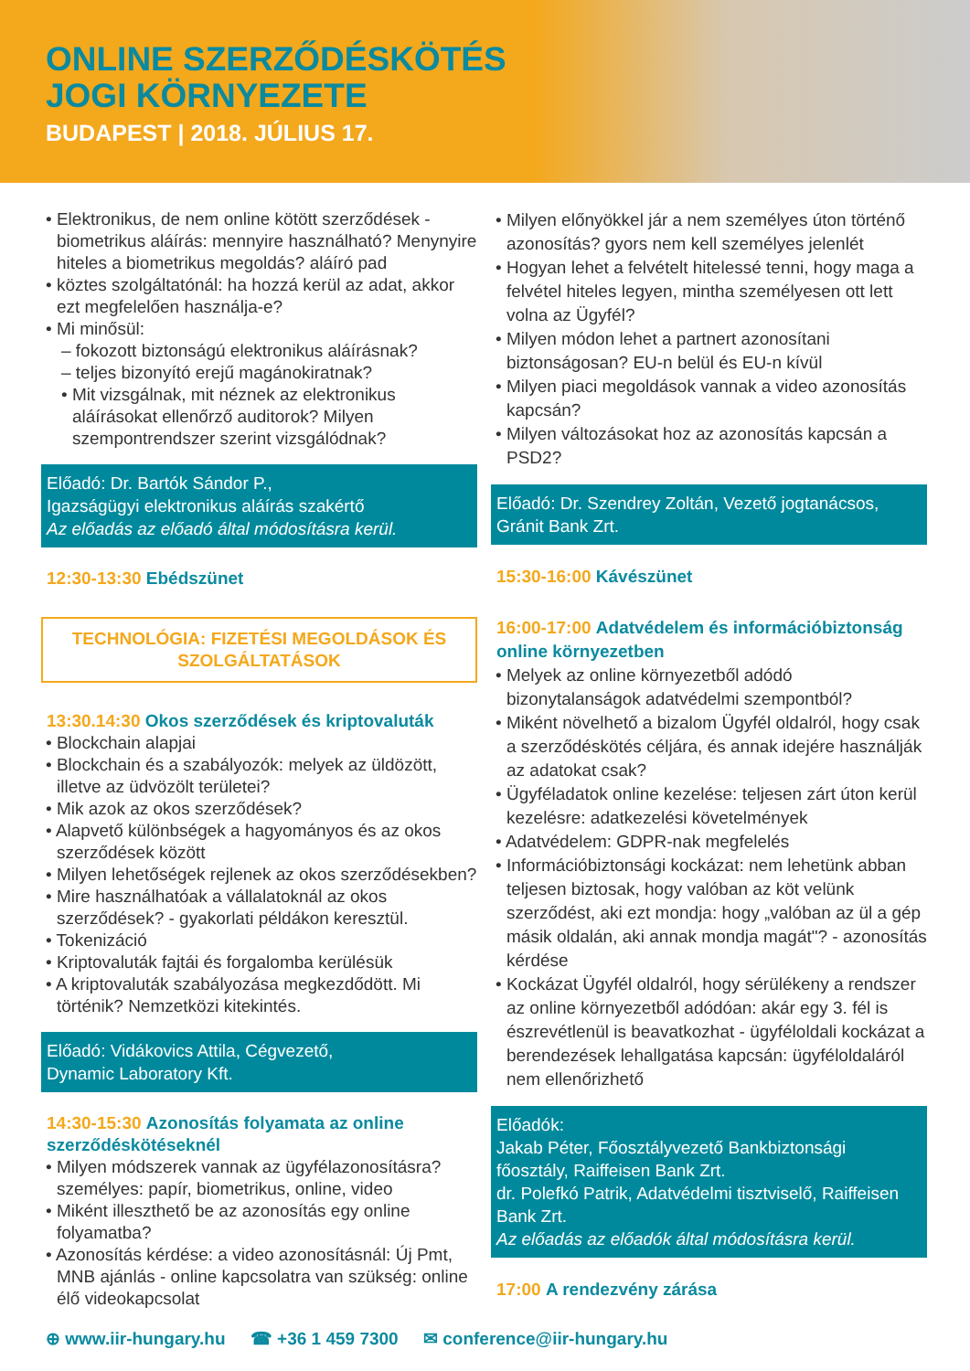ONLINE SZERZŐDÉSKÖTÉS
JOGI KÖRNYEZETE
BUDAPEST | 2018. JÚLIUS 17.
• Elektronikus, de nem online kötött szerződések - biometrikus aláírás: mennyire használható? Menynyire hiteles a biometrikus megoldás? aláíró pad
• köztes szolgáltatónál: ha hozzá kerül az adat, akkor ezt megfelelően használja-e?
• Mi minősül:
– fokozott biztonságú elektronikus aláírásnak?
– teljes bizonyító erejű magánokiratnak?
• Mit vizsgálnak, mit néznek az elektronikus aláírásokat ellenőrző auditorok? Milyen szempontrendszer szerint vizsgálódnak?
Előadó: Dr. Bartók Sándor P.,
Igazságügyi elektronikus aláírás szakértő
Az előadás az előadó által módosításra kerül.
12:30-13:30 Ebédszünet
TECHNOLÓGIA: FIZETÉSI MEGOLDÁSOK ÉS SZOLGÁLTATÁSOK
13:30.14:30 Okos szerződések és kriptovaluták
• Blockchain alapjai
• Blockchain és a szabályozók: melyek az üldözött, illetve az üdvözölt területei?
• Mik azok az okos szerződések?
• Alapvető különbségek a hagyományos és az okos szerződések között
• Milyen lehetőségek rejlenek az okos szerződésekben?
• Mire használhatóak a vállalatoknál az okos szerződések? - gyakorlati példákon keresztül.
• Tokenizáció
• Kriptovaluták fajtái és forgalomba kerülésük
• A kriptovaluták szabályozása megkezdődött. Mi történik? Nemzetközi kitekintés.
Előadó: Vidákovics Attila, Cégvezető,
Dynamic Laboratory Kft.
14:30-15:30 Azonosítás folyamata az online szerződéskötéseknél
• Milyen módszerek vannak az ügyfélazonosításra? személyes: papír, biometrikus, online, video
• Miként illeszthető be az azonosítás egy online folyamatba?
• Azonosítás kérdése: a video azonosításnál: Új Pmt, MNB ajánlás - online kapcsolatra van szükség: online élő videokapcsolat
• Milyen előnyökkel jár a nem személyes úton történő azonosítás? gyors nem kell személyes jelenlét
• Hogyan lehet a felvételt hitelessé tenni, hogy maga a felvétel hiteles legyen, mintha személyesen ott lett volna az Ügyfél?
• Milyen módon lehet a partnert azonosítani biztonságosan? EU-n belül és EU-n kívül
• Milyen piaci megoldások vannak a video azonosítás kapcsán?
• Milyen változásokat hoz az azonosítás kapcsán a PSD2?
Előadó: Dr. Szendrey Zoltán, Vezető jogtanácsos, Gránit Bank Zrt.
15:30-16:00 Kávészünet
16:00-17:00 Adatvédelem és információbiztonság online környezetben
• Melyek az online környezetből adódó bizonytalanságok adatvédelmi szempontból?
• Miként növelhető a bizalom Ügyfél oldalról, hogy csak a szerződéskötés céljára, és annak idejére használják az adatokat csak?
• Ügyféladatok online kezelése: teljesen zárt úton kerül kezelésre: adatkezelési követelmények
• Adatvédelem: GDPR-nak megfelelés
• Információbiztonsági kockázat: nem lehetünk abban teljesen biztosak, hogy valóban az köt velünk szerződést, aki ezt mondja: hogy „valóban az ül a gép másik oldalán, aki annak mondja magát"? - azonosítás kérdése
• Kockázat Ügyfél oldalról, hogy sérülékeny a rendszer az online környezetből adódóan: akár egy 3. fél is észrevétlenül is beavatkozhat - ügyféloldali kockázat a berendezések lehallgatása kapcsán: ügyféloldaláról nem ellenőrizhető
Előadók:
Jakab Péter, Főosztályvezető Bankbiztonsági főosztály, Raiffeisen Bank Zrt.
dr. Polefkó Patrik, Adatvédelmi tisztviselő, Raiffeisen Bank Zrt.
Az előadás az előadók által módosításra kerül.
17:00 A rendezvény zárása
⊕ www.iir-hungary.hu ☎ +36 1 459 7300 ✉ conference@iir-hungary.hu